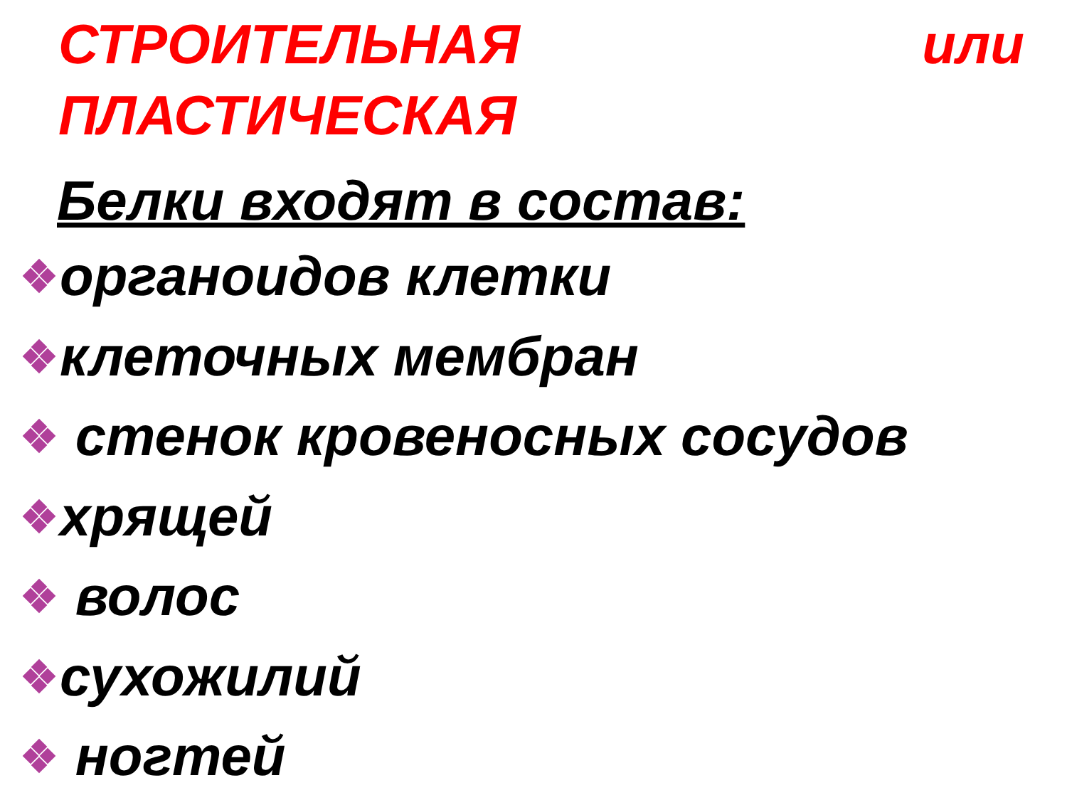СТРОИТЕЛЬНАЯ или ПЛАСТИЧЕСКАЯ
Белки входят в состав:
органоидов клетки
клеточных мембран
стенок кровеносных сосудов
хрящей
волос
сухожилий
ногтей